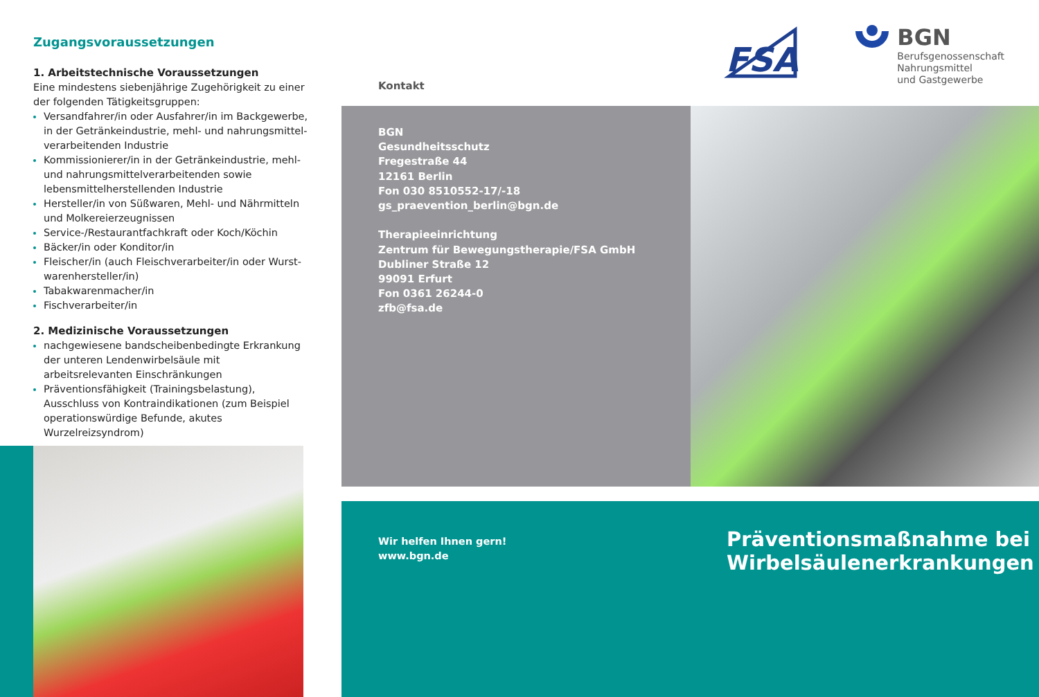Zugangsvoraussetzungen
1. Arbeitstechnische Voraussetzungen
Eine mindestens siebenjährige Zugehörigkeit zu einer der folgenden Tätigkeitsgruppen:
Versandfahrer/in oder Ausfahrer/in im Backgewerbe, in der Getränkeindustrie, mehl- und nahrungsmittel­verarbeitenden Industrie
Kommissionierer/in in der Getränkeindustrie, mehl- und nahrungsmittelverarbeitenden sowie lebensmittelher­stellenden Industrie
Hersteller/in von Süßwaren, Mehl- und Nährmitteln und Molkereierzeugnissen
Service-/Restaurantfachkraft oder Koch/Köchin
Bäcker/in oder Konditor/in
Fleischer/in (auch Fleischverarbeiter/in oder Wurst­warenhersteller/in)
Tabakwarenmacher/in
Fischverarbeiter/in
2. Medizinische Voraussetzungen
nachgewiesene bandscheibenbedingte Erkrankung der unteren Lendenwirbelsäule mit arbeitsrelevanten Einschränkungen
Präventionsfähigkeit (Trainingsbelastung), Ausschluss von Kontraindikationen (zum Beispiel operationswürdi­ge Befunde, akutes Wurzelreizsyndrom)
FSA
BGN
Berufsgenossenschaft
Nahrungsmittel
und Gastgewerbe
Kontakt
BGN
Gesundheitsschutz
Fregestraße 44
12161 Berlin
Fon 030 8510552-17/-18
gs_praevention_berlin@bgn.de
Therapieeinrichtung
Zentrum für Bewegungstherapie/FSA GmbH
Dubliner Straße 12
99091 Erfurt
Fon 0361 26244-0
zfb@fsa.de
Wir helfen Ihnen gern!
www.bgn.de
Präventionsmaßnahme bei
Wirbelsäulenerkrankungen